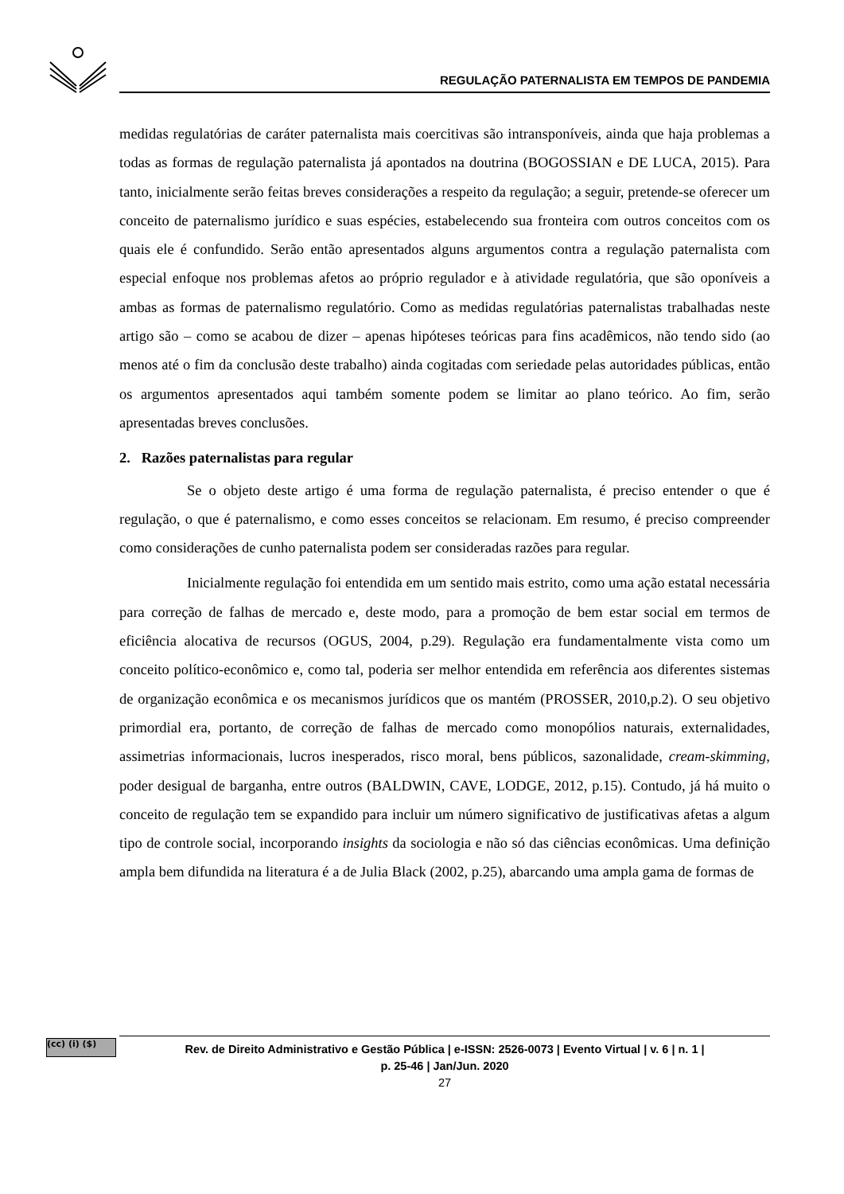REGULAÇÃO PATERNALISTA EM TEMPOS DE PANDEMIA
medidas regulatórias de caráter paternalista mais coercitivas são intransponíveis, ainda que haja problemas a todas as formas de regulação paternalista já apontados na doutrina (BOGOSSIAN e DE LUCA, 2015). Para tanto, inicialmente serão feitas breves considerações a respeito da regulação; a seguir, pretende-se oferecer um conceito de paternalismo jurídico e suas espécies, estabelecendo sua fronteira com outros conceitos com os quais ele é confundido. Serão então apresentados alguns argumentos contra a regulação paternalista com especial enfoque nos problemas afetos ao próprio regulador e à atividade regulatória, que são oponíveis a ambas as formas de paternalismo regulatório. Como as medidas regulatórias paternalistas trabalhadas neste artigo são – como se acabou de dizer – apenas hipóteses teóricas para fins acadêmicos, não tendo sido (ao menos até o fim da conclusão deste trabalho) ainda cogitadas com seriedade pelas autoridades públicas, então os argumentos apresentados aqui também somente podem se limitar ao plano teórico. Ao fim, serão apresentadas breves conclusões.
2. Razões paternalistas para regular
Se o objeto deste artigo é uma forma de regulação paternalista, é preciso entender o que é regulação, o que é paternalismo, e como esses conceitos se relacionam. Em resumo, é preciso compreender como considerações de cunho paternalista podem ser consideradas razões para regular.
Inicialmente regulação foi entendida em um sentido mais estrito, como uma ação estatal necessária para correção de falhas de mercado e, deste modo, para a promoção de bem estar social em termos de eficiência alocativa de recursos (OGUS, 2004, p.29). Regulação era fundamentalmente vista como um conceito político-econômico e, como tal, poderia ser melhor entendida em referência aos diferentes sistemas de organização econômica e os mecanismos jurídicos que os mantém (PROSSER, 2010,p.2). O seu objetivo primordial era, portanto, de correção de falhas de mercado como monopólios naturais, externalidades, assimetrias informacionais, lucros inesperados, risco moral, bens públicos, sazonalidade, cream-skimming, poder desigual de barganha, entre outros (BALDWIN, CAVE, LODGE, 2012, p.15). Contudo, já há muito o conceito de regulação tem se expandido para incluir um número significativo de justificativas afetas a algum tipo de controle social, incorporando insights da sociologia e não só das ciências econômicas. Uma definição ampla bem difundida na literatura é a de Julia Black (2002, p.25), abarcando uma ampla gama de formas de
(cc) (i) ($)
Rev. de Direito Administrativo e Gestão Pública | e-ISSN: 2526-0073 | Evento Virtual | v. 6 | n. 1 |
p. 25-46 | Jan/Jun. 2020
27